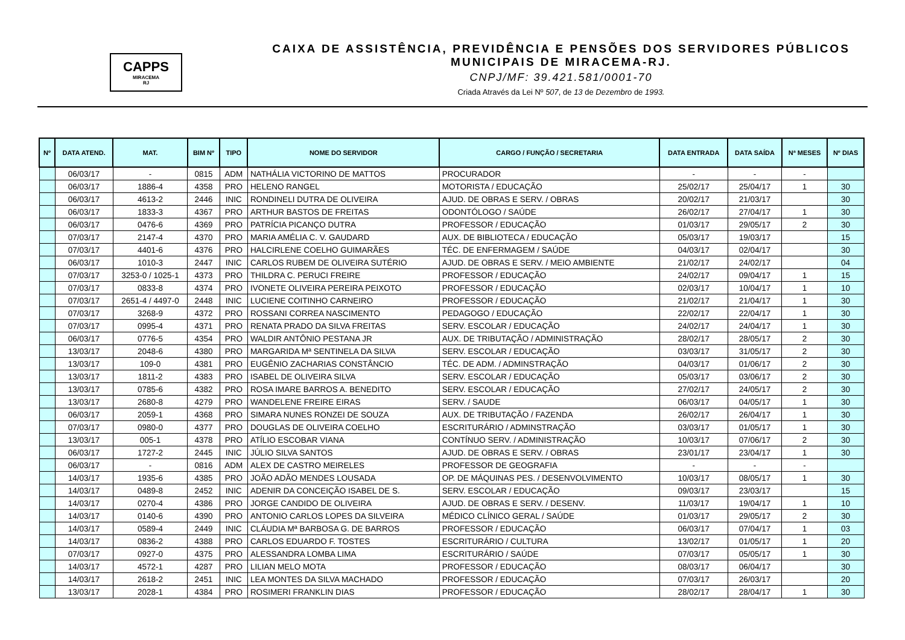CAPPS
MIRACEMA
RJ
CAIXA DE ASSISTÊNCIA, PREVIDÊNCIA E PENSÕES DOS SERVIDORES PÚBLICOS
MUNICIPAIS DE MIRACEMA-RJ.
CNPJ/MF: 39.421.581/0001-70
Criada Através da Lei Nº 507, de 13 de Dezembro de 1993.
| Nº | DATA ATEND. | MAT. | BIM Nº | TIPO | NOME DO SERVIDOR | CARGO / FUNÇÃO / SECRETARIA | DATA ENTRADA | DATA SAÍDA | Nª MESES | Nº DIAS |
| --- | --- | --- | --- | --- | --- | --- | --- | --- | --- | --- |
| | 06/03/17 | - | 0815 | ADM | NATHÁLIA VICTORINO DE MATTOS | PROCURADOR | - | - | - | |
| | 06/03/17 | 1886-4 | 4358 | PRO | HELENO RANGEL | MOTORISTA / EDUCAÇÃO | 25/02/17 | 25/04/17 | 1 | 30 |
| | 06/03/17 | 4613-2 | 2446 | INIC | RONDINELI DUTRA DE OLIVEIRA | AJUD. DE OBRAS E SERV. / OBRAS | 20/02/17 | 21/03/17 | | 30 |
| | 06/03/17 | 1833-3 | 4367 | PRO | ARTHUR BASTOS DE FREITAS | ODONTÓLOGO / SAÚDE | 26/02/17 | 27/04/17 | 1 | 30 |
| | 06/03/17 | 0476-6 | 4369 | PRO | PATRÍCIA PICANÇO DUTRA | PROFESSOR / EDUCAÇÃO | 01/03/17 | 29/05/17 | 2 | 30 |
| | 07/03/17 | 2147-4 | 4370 | PRO | MARIA AMÉLIA C. V. GAUDARD | AUX. DE BIBLIOTECA / EDUCAÇÃO | 05/03/17 | 19/03/17 | | 15 |
| | 07/03/17 | 4401-6 | 4376 | PRO | HALCIRLENE COELHO GUIMARÃES | TÉC. DE ENFERMAGEM / SAÚDE | 04/03/17 | 02/04/17 | | 30 |
| | 06/03/17 | 1010-3 | 2447 | INIC | CARLOS RUBEM DE OLIVEIRA SUTÉRIO | AJUD. DE OBRAS E SERV. / MEIO AMBIENTE | 21/02/17 | 24/02/17 | | 04 |
| | 07/03/17 | 3253-0 / 1025-1 | 4373 | PRO | THILDRA C. PERUCI FREIRE | PROFESSOR / EDUCAÇÃO | 24/02/17 | 09/04/17 | 1 | 15 |
| | 07/03/17 | 0833-8 | 4374 | PRO | IVONETE OLIVEIRA PEREIRA PEIXOTO | PROFESSOR / EDUCAÇÃO | 02/03/17 | 10/04/17 | 1 | 10 |
| | 07/03/17 | 2651-4 / 4497-0 | 2448 | INIC | LUCIENE COITINHO CARNEIRO | PROFESSOR / EDUCAÇÃO | 21/02/17 | 21/04/17 | 1 | 30 |
| | 07/03/17 | 3268-9 | 4372 | PRO | ROSSANI CORREA NASCIMENTO | PEDAGOGO / EDUCAÇÃO | 22/02/17 | 22/04/17 | 1 | 30 |
| | 07/03/17 | 0995-4 | 4371 | PRO | RENATA PRADO DA SILVA FREITAS | SERV. ESCOLAR / EDUCAÇÃO | 24/02/17 | 24/04/17 | 1 | 30 |
| | 06/03/17 | 0776-5 | 4354 | PRO | WALDIR ANTÔNIO PESTANA JR | AUX. DE TRIBUTAÇÃO / ADMINISTRAÇÃO | 28/02/17 | 28/05/17 | 2 | 30 |
| | 13/03/17 | 2048-6 | 4380 | PRO | MARGARIDA Mª SENTINELA DA SILVA | SERV. ESCOLAR / EDUCAÇÃO | 03/03/17 | 31/05/17 | 2 | 30 |
| | 13/03/17 | 109-0 | 4381 | PRO | EUGÊNIO ZACHARIAS CONSTÂNCIO | TÉC. DE ADM. / ADMINSTRAÇÃO | 04/03/17 | 01/06/17 | 2 | 30 |
| | 13/03/17 | 1811-2 | 4383 | PRO | ISABEL DE OLIVEIRA SILVA | SERV. ESCOLAR / EDUCAÇÃO | 05/03/17 | 03/06/17 | 2 | 30 |
| | 13/03/17 | 0785-6 | 4382 | PRO | ROSA IMARE BARROS A. BENEDITO | SERV. ESCOLAR / EDUCAÇÃO | 27/02/17 | 24/05/17 | 2 | 30 |
| | 13/03/17 | 2680-8 | 4279 | PRO | WANDELENE FREIRE EIRAS | SERV. / SAUDE | 06/03/17 | 04/05/17 | 1 | 30 |
| | 06/03/17 | 2059-1 | 4368 | PRO | SIMARA NUNES RONZEI DE SOUZA | AUX. DE TRIBUTAÇÃO / FAZENDA | 26/02/17 | 26/04/17 | 1 | 30 |
| | 07/03/17 | 0980-0 | 4377 | PRO | DOUGLAS DE OLIVEIRA COELHO | ESCRITURÁRIO / ADMINSTRAÇÃO | 03/03/17 | 01/05/17 | 1 | 30 |
| | 13/03/17 | 005-1 | 4378 | PRO | ATÍLIO ESCOBAR VIANA | CONTÍNUO SERV. / ADMINISTRAÇÃO | 10/03/17 | 07/06/17 | 2 | 30 |
| | 06/03/17 | 1727-2 | 2445 | INIC | JÚLIO SILVA SANTOS | AJUD. DE OBRAS E SERV. / OBRAS | 23/01/17 | 23/04/17 | 1 | 30 |
| | 06/03/17 | - | 0816 | ADM | ALEX DE CASTRO MEIRELES | PROFESSOR DE GEOGRAFIA | - | - | - | |
| | 14/03/17 | 1935-6 | 4385 | PRO | JOÃO ADÃO MENDES LOUSADA | OP. DE MÁQUINAS PES. / DESENVOLVIMENTO | 10/03/17 | 08/05/17 | 1 | 30 |
| | 14/03/17 | 0489-8 | 2452 | INIC | ADENIR DA CONCEIÇÃO ISABEL DE S. | SERV. ESCOLAR / EDUCAÇÃO | 09/03/17 | 23/03/17 | | 15 |
| | 14/03/17 | 0270-4 | 4386 | PRO | JORGE CANDIDO DE OLIVEIRA | AJUD. DE OBRAS E SERV. / DESENV. | 11/03/17 | 19/04/17 | 1 | 10 |
| | 14/03/17 | 0140-6 | 4390 | PRO | ANTONIO CARLOS LOPES DA SILVEIRA | MÉDICO CLÍNICO GERAL / SAÚDE | 01/03/17 | 29/05/17 | 2 | 30 |
| | 14/03/17 | 0589-4 | 2449 | INIC | CLÁUDIA Mª BARBOSA G. DE BARROS | PROFESSOR / EDUCAÇÃO | 06/03/17 | 07/04/17 | 1 | 03 |
| | 14/03/17 | 0836-2 | 4388 | PRO | CARLOS EDUARDO F. TOSTES | ESCRITURÁRIO / CULTURA | 13/02/17 | 01/05/17 | 1 | 20 |
| | 07/03/17 | 0927-0 | 4375 | PRO | ALESSANDRA LOMBA LIMA | ESCRITURÁRIO / SAÚDE | 07/03/17 | 05/05/17 | 1 | 30 |
| | 14/03/17 | 4572-1 | 4287 | PRO | LILIAN MELO MOTA | PROFESSOR / EDUCAÇÃO | 08/03/17 | 06/04/17 | | 30 |
| | 14/03/17 | 2618-2 | 2451 | INIC | LEA MONTES DA SILVA MACHADO | PROFESSOR / EDUCAÇÃO | 07/03/17 | 26/03/17 | | 20 |
| | 13/03/17 | 2028-1 | 4384 | PRO | ROSIMERI FRANKLIN DIAS | PROFESSOR / EDUCAÇÃO | 28/02/17 | 28/04/17 | 1 | 30 |